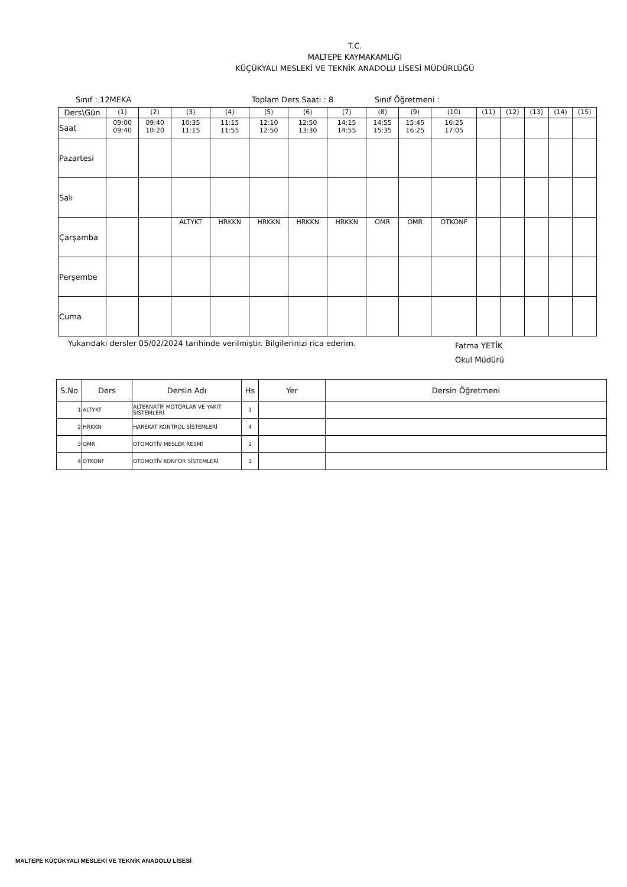T.C.
MALTEPE KAYMAKAMLIĞI
KÜÇÜKYALI MESLEKİ VE TEKNİK ANADOLU LİSESİ MÜDÜRLÜĞÜ
Sınıf : 12MEKA Toplam Ders Saati : 8 Sınıf Öğretmeni :
| Ders\Gün | (1) | (2) | (3) | (4) | (5) | (6) | (7) | (8) | (9) | (10) | (11) | (12) | (13) | (14) | (15) |
| Saat | 09:00 09:40 | 09:40 10:20 | 10:35 11:15 | 11:15 11:55 | 12:10 12:50 | 12:50 13:30 | 14:15 14:55 | 14:55 15:35 | 15:45 16:25 | 16:25 17:05 | | | | | |
| Pazartesi | | | | | | | | | | | | | | | |
| Salı | | | | | | | | | | | | | | | |
| Çarşamba | | | ALTYKT | HRKKN | HRKKN | HRKKN | HRKKN | OMR | OMR | OTKONF | | | | | |
| Perşembe | | | | | | | | | | | | | | | |
| Cuma | | | | | | | | | | | | | | | |
Yukarıdaki dersler 05/02/2024 tarihinde verilmiştir. Bilgilerinizi rica ederim. Fatma YETİK
Okul Müdürü
| S.No | Ders | Dersin Adı | Hs | Yer | Dersin Öğretmeni |
| --- | --- | --- | --- | --- | --- |
| 1 | ALTYKT | ALTERNATİF MOTORLAR VE YAKIT SİSTEMLERİ | 1 | | |
| 2 | HRKKN | HAREKAT KONTROL SİSTEMLERİ | 4 | | |
| 3 | OMR | OTOMOTİV MESLEK RESMİ | 2 | | |
| 4 | OTKONF | OTOMOTİV KONFOR SİSTEMLERİ | 1 | | |
MALTEPE KÜÇÜKYALI MESLEKİ VE TEKNİK ANADOLU LİSESİ